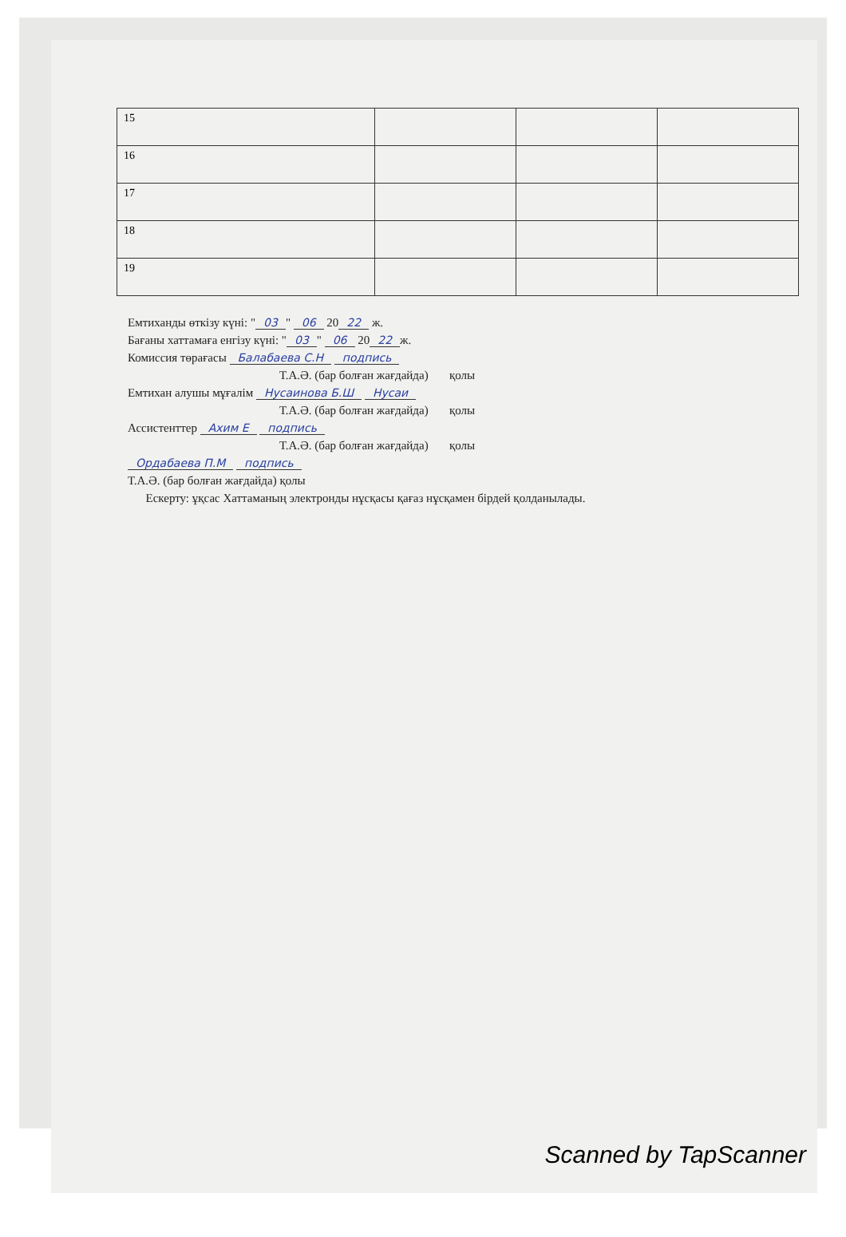| 15 | | | |
| 16 | | | |
| 17 | | | |
| 18 | | | |
| 19 | | | |
Емтиханды өткізу күні: " 03 " 06 20 22 ж.
Бағаны хаттамаға енгізу күні: " 03 " 06 20 22 ж.
Комиссия төрағасы Балабаева С.Н подпись
Т.А.Ә. (бар болған жағдайда) қолы
Емтихан алушы мұғалім Нусаинова Б.Ш Нусаи
Т.А.Ә. (бар болған жағдайда) қолы
Ассистенттер Ахим Е подпись
Т.А.Ә. (бар болған жағдайда) қолы
Ордабаева П.М подпись
Т.А.Ә. (бар болған жағдайда) қолы
Ескерту: ұқсас Хаттаманың электронды нұсқасы қағаз нұсқамен бірдей қолданылады.
Scanned by TapScanner